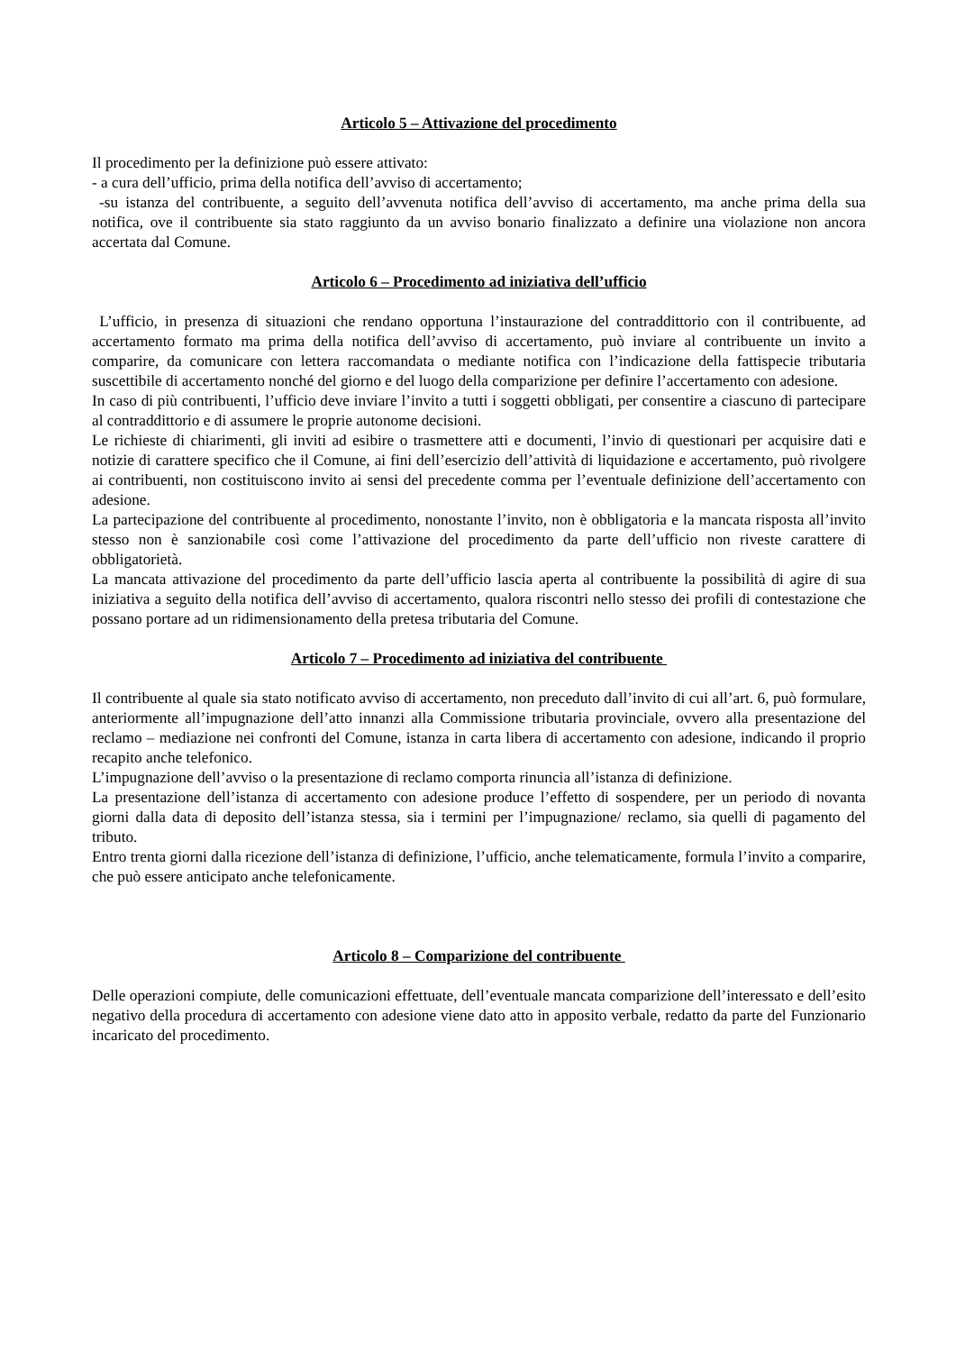Articolo 5 – Attivazione del procedimento
Il procedimento per la definizione può essere attivato:
- a cura dell’ufficio, prima della notifica dell’avviso di accertamento;
-su istanza del contribuente, a seguito dell’avvenuta notifica dell’avviso di accertamento, ma anche prima della sua notifica, ove il contribuente sia stato raggiunto da un avviso bonario finalizzato a definire una violazione non ancora accertata dal Comune.
Articolo 6 – Procedimento ad iniziativa dell’ufficio
L’ufficio, in presenza di situazioni che rendano opportuna l’instaurazione del contraddittorio con il contribuente, ad accertamento formato ma prima della notifica dell’avviso di accertamento, può inviare al contribuente un invito a comparire, da comunicare con lettera raccomandata o mediante notifica con l’indicazione della fattispecie tributaria suscettibile di accertamento nonché del giorno e del luogo della comparizione per definire l’accertamento con adesione.
In caso di più contribuenti, l’ufficio deve inviare l’invito a tutti i soggetti obbligati, per consentire a ciascuno di partecipare al contraddittorio e di assumere le proprie autonome decisioni.
Le richieste di chiarimenti, gli inviti ad esibire o trasmettere atti e documenti, l’invio di questionari per acquisire dati e notizie di carattere specifico che il Comune, ai fini dell’esercizio dell’attività di liquidazione e accertamento, può rivolgere ai contribuenti, non costituiscono invito ai sensi del precedente comma per l’eventuale definizione dell’accertamento con adesione.
La partecipazione del contribuente al procedimento, nonostante l’invito, non è obbligatoria e la mancata risposta all’invito stesso non è sanzionabile così come l’attivazione del procedimento da parte dell’ufficio non riveste carattere di obbligatorietà.
La mancata attivazione del procedimento da parte dell’ufficio lascia aperta al contribuente la possibilità di agire di sua iniziativa a seguito della notifica dell’avviso di accertamento, qualora riscontri nello stesso dei profili di contestazione che possano portare ad un ridimensionamento della pretesa tributaria del Comune.
Articolo 7 – Procedimento ad iniziativa del contribuente
Il contribuente al quale sia stato notificato avviso di accertamento, non preceduto dall’invito di cui all’art. 6, può formulare, anteriormente all’impugnazione dell’atto innanzi alla Commissione tributaria provinciale, ovvero alla presentazione del reclamo – mediazione nei confronti del Comune, istanza in carta libera di accertamento con adesione, indicando il proprio recapito anche telefonico.
L’impugnazione dell’avviso o la presentazione di reclamo comporta rinuncia all’istanza di definizione.
La presentazione dell’istanza di accertamento con adesione produce l’effetto di sospendere, per un periodo di novanta giorni dalla data di deposito dell’istanza stessa, sia i termini per l’impugnazione/ reclamo, sia quelli di pagamento del tributo.
Entro trenta giorni dalla ricezione dell’istanza di definizione, l’ufficio, anche telematicamente, formula l’invito a comparire, che può essere anticipato anche telefonicamente.
Articolo 8 – Comparizione del contribuente
Delle operazioni compiute, delle comunicazioni effettuate, dell’eventuale mancata comparizione dell’interessato e dell’esito negativo della procedura di accertamento con adesione viene dato atto in apposito verbale, redatto da parte del Funzionario incaricato del procedimento.